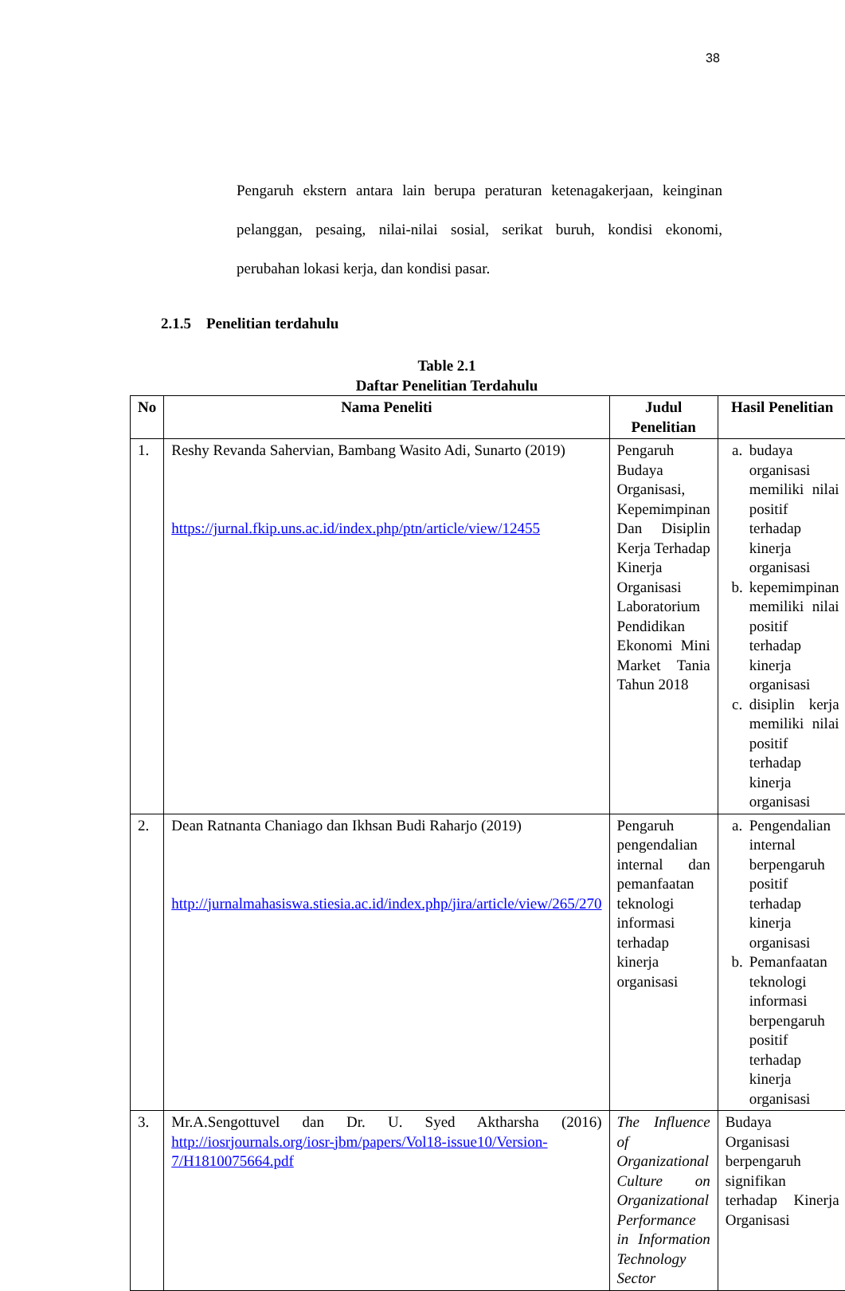38
Pengaruh ekstern antara lain berupa peraturan ketenagakerjaan, keinginan pelanggan, pesaing, nilai-nilai sosial, serikat buruh, kondisi ekonomi, perubahan lokasi kerja, dan kondisi pasar.
2.1.5 Penelitian terdahulu
Table 2.1
Daftar Penelitian Terdahulu
| No | Nama Peneliti | Judul Penelitian | Hasil Penelitian |
| --- | --- | --- | --- |
| 1. | Reshy Revanda Sahervian, Bambang Wasito Adi, Sunarto (2019) https://jurnal.fkip.uns.ac.id/index.php/ptn/article/view/12455 | Pengaruh Budaya Organisasi, Kepemimpinan Dan Disiplin Kerja Terhadap Kinerja Organisasi Laboratorium Pendidikan Ekonomi Mini Market Tania Tahun 2018 | a. budaya organisasi memiliki nilai positif terhadap kinerja organisasi b. kepemimpinan memiliki nilai positif terhadap kinerja organisasi c. disiplin kerja memiliki nilai positif terhadap kinerja organisasi |
| 2. | Dean Ratnanta Chaniago dan Ikhsan Budi Raharjo (2019) http://jurnalmahasiswa.stiesia.ac.id/index.php/jira/article/view/265/270 | Pengaruh pengendalian internal dan pemanfaatan teknologi informasi terhadap kinerja organisasi | a. Pengendalian internal berpengaruh positif terhadap kinerja organisasi b. Pemanfaatan teknologi informasi berpengaruh positif terhadap kinerja organisasi |
| 3. | Mr.A.Sengottuvel dan Dr. U. Syed Aktharsha (2016) http://iosrjournals.org/iosr-jbm/papers/Vol18-issue10/Version-7/H1810075664.pdf | The Influence of Organizational Culture on Organizational Performance in Information Technology Sector | Budaya Organisasi berpengaruh signifikan terhadap Kinerja Organisasi |